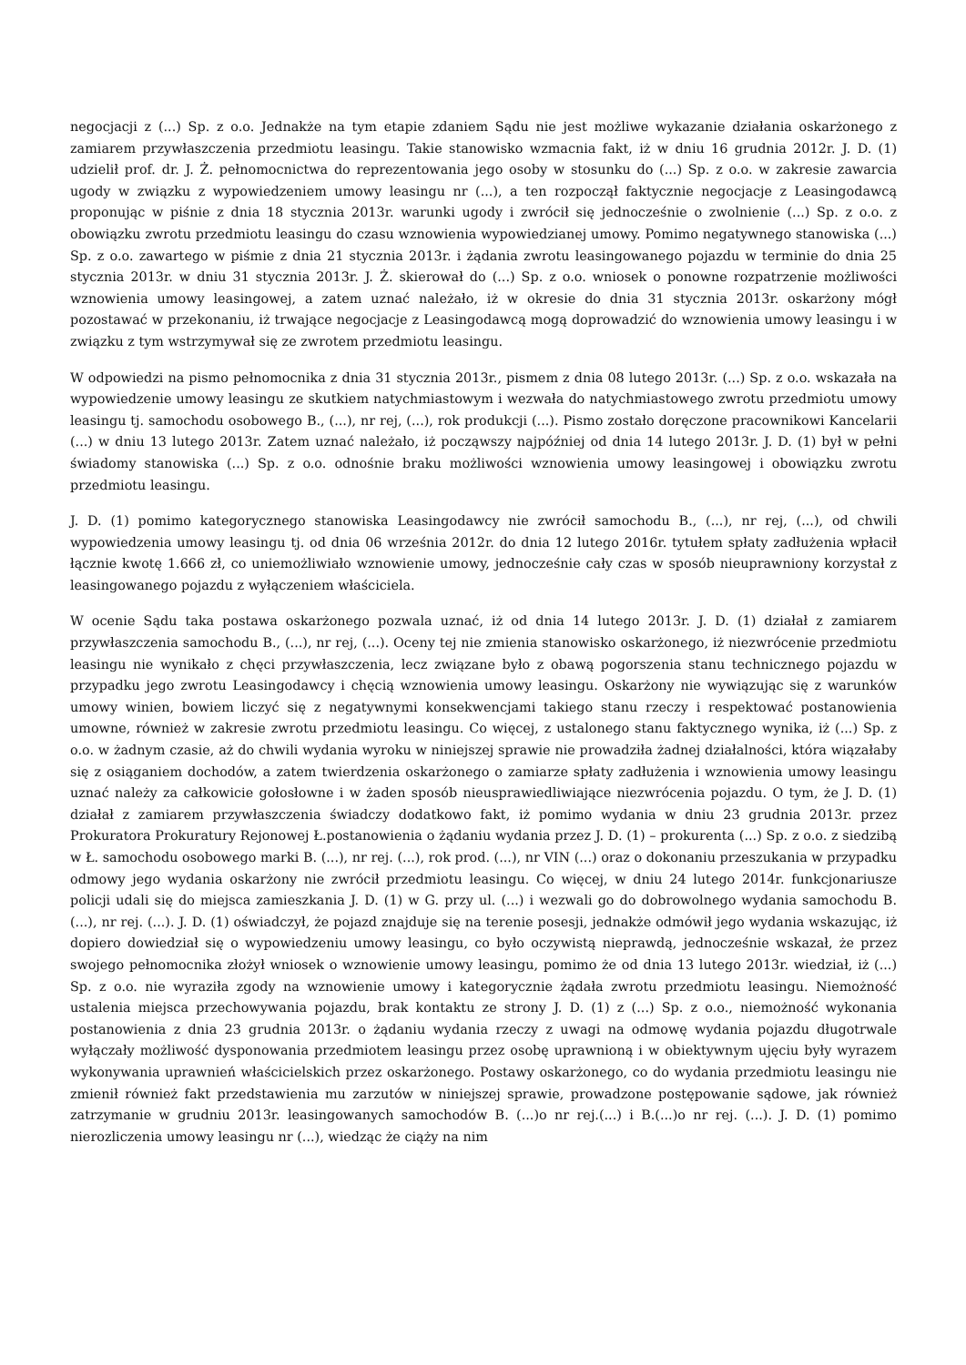negocjacji z (...) Sp. z o.o. Jednakże na tym etapie zdaniem Sądu nie jest możliwe wykazanie działania oskarżonego z zamiarem przywłaszczenia przedmiotu leasingu. Takie stanowisko wzmacnia fakt, iż w dniu 16 grudnia 2012r. J. D. (1) udzielił prof. dr. J. Ż. pełnomocnictwa do reprezentowania jego osoby w stosunku do (...) Sp. z o.o. w zakresie zawarcia ugody w związku z wypowiedzeniem umowy leasingu nr (...), a ten rozpoczął faktycznie negocjacje z Leasingodawcą proponując w piśnie z dnia 18 stycznia 2013r. warunki ugody i zwrócił się jednocześnie o zwolnienie (...) Sp. z o.o. z obowiązku zwrotu przedmiotu leasingu do czasu wznowienia wypowiedzianej umowy. Pomimo negatywnego stanowiska (...) Sp. z o.o. zawartego w piśmie z dnia 21 stycznia 2013r. i żądania zwrotu leasingowanego pojazdu w terminie do dnia 25 stycznia 2013r. w dniu 31 stycznia 2013r. J. Ż. skierował do (...) Sp. z o.o. wniosek o ponowne rozpatrzenie możliwości wznowienia umowy leasingowej, a zatem uznać należało, iż w okresie do dnia 31 stycznia 2013r. oskarżony mógł pozostawać w przekonaniu, iż trwające negocjacje z Leasingodawcą mogą doprowadzić do wznowienia umowy leasingu i w związku z tym wstrzymywał się ze zwrotem przedmiotu leasingu.
W odpowiedzi na pismo pełnomocnika z dnia 31 stycznia 2013r., pismem z dnia 08 lutego 2013r. (...) Sp. z o.o. wskazała na wypowiedzenie umowy leasingu ze skutkiem natychmiastowym i wezwała do natychmiastowego zwrotu przedmiotu umowy leasingu tj. samochodu osobowego B., (...), nr rej, (...), rok produkcji (...). Pismo zostało doręczone pracownikowi Kancelarii (...) w dniu 13 lutego 2013r. Zatem uznać należało, iż począwszy najpóźniej od dnia 14 lutego 2013r. J. D. (1) był w pełni świadomy stanowiska (...) Sp. z o.o. odnośnie braku możliwości wznowienia umowy leasingowej i obowiązku zwrotu przedmiotu leasingu.
J. D. (1) pomimo kategorycznego stanowiska Leasingodawcy nie zwrócił samochodu B., (...), nr rej, (...), od chwili wypowiedzenia umowy leasingu tj. od dnia 06 września 2012r. do dnia 12 lutego 2016r. tytułem spłaty zadłużenia wpłacił łącznie kwotę 1.666 zł, co uniemożliwiało wznowienie umowy, jednocześnie cały czas w sposób nieuprawniony korzystał z leasingowanego pojazdu z wyłączeniem właściciela.
W ocenie Sądu taka postawa oskarżonego pozwala uznać, iż od dnia 14 lutego 2013r. J. D. (1) działał z zamiarem przywłaszczenia samochodu B., (...), nr rej, (...). Oceny tej nie zmienia stanowisko oskarżonego, iż niezwrócenie przedmiotu leasingu nie wynikało z chęci przywłaszczenia, lecz związane było z obawą pogorszenia stanu technicznego pojazdu w przypadku jego zwrotu Leasingodawcy i chęcią wznowienia umowy leasingu. Oskarżony nie wywiązując się z warunków umowy winien, bowiem liczyć się z negatywnymi konsekwencjami takiego stanu rzeczy i respektować postanowienia umowne, również w zakresie zwrotu przedmiotu leasingu. Co więcej, z ustalonego stanu faktycznego wynika, iż (...) Sp. z o.o. w żadnym czasie, aż do chwili wydania wyroku w niniejszej sprawie nie prowadziła żadnej działalności, która wiązałaby się z osiąganiem dochodów, a zatem twierdzenia oskarżonego o zamiarze spłaty zadłużenia i wznowienia umowy leasingu uznać należy za całkowicie gołosłowne i w żaden sposób nieusprawiedliwiające niezwrócenia pojazdu. O tym, że J. D. (1) działał z zamiarem przywłaszczenia świadczy dodatkowo fakt, iż pomimo wydania w dniu 23 grudnia 2013r. przez Prokuratora Prokuratury Rejonowej Ł.postanowienia o żądaniu wydania przez J. D. (1) – prokurenta (...) Sp. z o.o. z siedzibą w Ł. samochodu osobowego marki B. (...), nr rej. (...), rok prod. (...), nr VIN (...) oraz o dokonaniu przeszukania w przypadku odmowy jego wydania oskarżony nie zwrócił przedmiotu leasingu. Co więcej, w dniu 24 lutego 2014r. funkcjonariusze policji udali się do miejsca zamieszkania J. D. (1) w G. przy ul. (...) i wezwali go do dobrowolnego wydania samochodu B. (...), nr rej. (...). J. D. (1) oświadczył, że pojazd znajduje się na terenie posesji, jednakże odmówił jego wydania wskazując, iż dopiero dowiedział się o wypowiedzeniu umowy leasingu, co było oczywistą nieprawdą, jednocześnie wskazał, że przez swojego pełnomocnika złożył wniosek o wznowienie umowy leasingu, pomimo że od dnia 13 lutego 2013r. wiedział, iż (...) Sp. z o.o. nie wyraziła zgody na wznowienie umowy i kategorycznie żądała zwrotu przedmiotu leasingu. Niemożność ustalenia miejsca przechowywania pojazdu, brak kontaktu ze strony J. D. (1) z (...) Sp. z o.o., niemożność wykonania postanowienia z dnia 23 grudnia 2013r. o żądaniu wydania rzeczy z uwagi na odmowę wydania pojazdu długotrwale wyłączały możliwość dysponowania przedmiotem leasingu przez osobę uprawnioną i w obiektywnym ujęciu były wyrazem wykonywania uprawnień właścicielskich przez oskarżonego. Postawy oskarżonego, co do wydania przedmiotu leasingu nie zmienił również fakt przedstawienia mu zarzutów w niniejszej sprawie, prowadzone postępowanie sądowe, jak również zatrzymanie w grudniu 2013r. leasingowanych samochodów B. (...)o nr rej.(...) i B.(...)o nr rej. (...). J. D. (1) pomimo nierozliczenia umowy leasingu nr (...), wiedząc że ciąży na nim